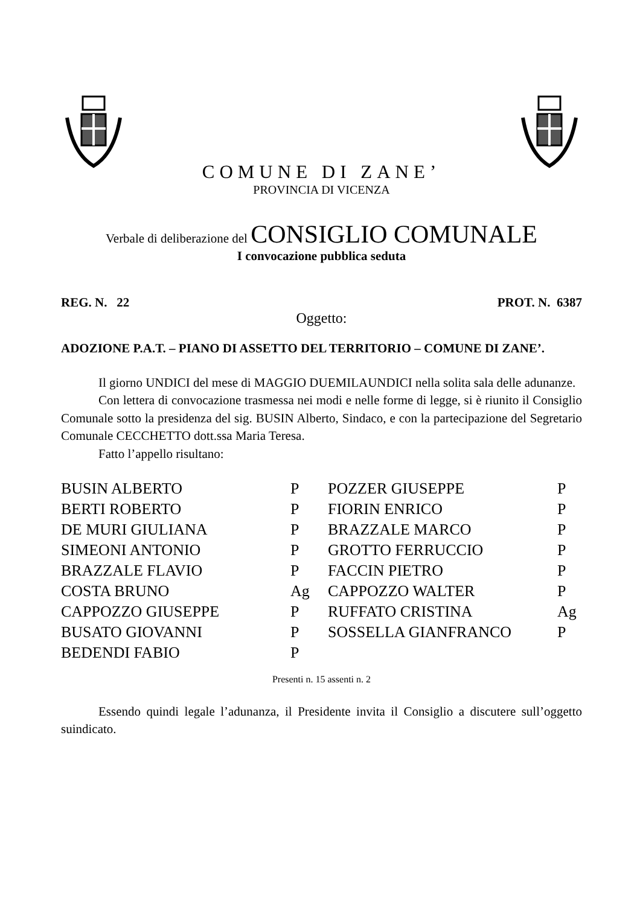COMUNE DI ZANE’
PROVINCIA DI VICENZA
Verbale di deliberazione del CONSIGLIO COMUNALE
I convocazione pubblica seduta
REG. N. 22 PROT. N. 6387
Oggetto:
ADOZIONE P.A.T. – PIANO DI ASSETTO DEL TERRITORIO – COMUNE DI ZANE’.
Il giorno UNDICI del mese di MAGGIO DUEMILAUNDICI nella solita sala delle adunanze.
Con lettera di convocazione trasmessa nei modi e nelle forme di legge, si è riunito il Consiglio Comunale sotto la presidenza del sig. BUSIN Alberto, Sindaco, e con la partecipazione del Segretario Comunale CECCHETTO dott.ssa Maria Teresa.
Fatto l’appello risultano:
| BUSIN ALBERTO | P | POZZER GIUSEPPE | P |
| BERTI ROBERTO | P | FIORIN ENRICO | P |
| DE MURI GIULIANA | P | BRAZZALE MARCO | P |
| SIMEONI ANTONIO | P | GROTTO FERRUCCIO | P |
| BRAZZALE FLAVIO | P | FACCIN PIETRO | P |
| COSTA BRUNO | Ag | CAPPOZZO WALTER | P |
| CAPPOZZO GIUSEPPE | P | RUFFATO CRISTINA | Ag |
| BUSATO GIOVANNI | P | SOSSELLA GIANFRANCO | P |
| BEDENDI FABIO | P | | |
Presenti n. 15 assenti n. 2
Essendo quindi legale l’adunanza, il Presidente invita il Consiglio a discutere sull’oggetto suindicato.